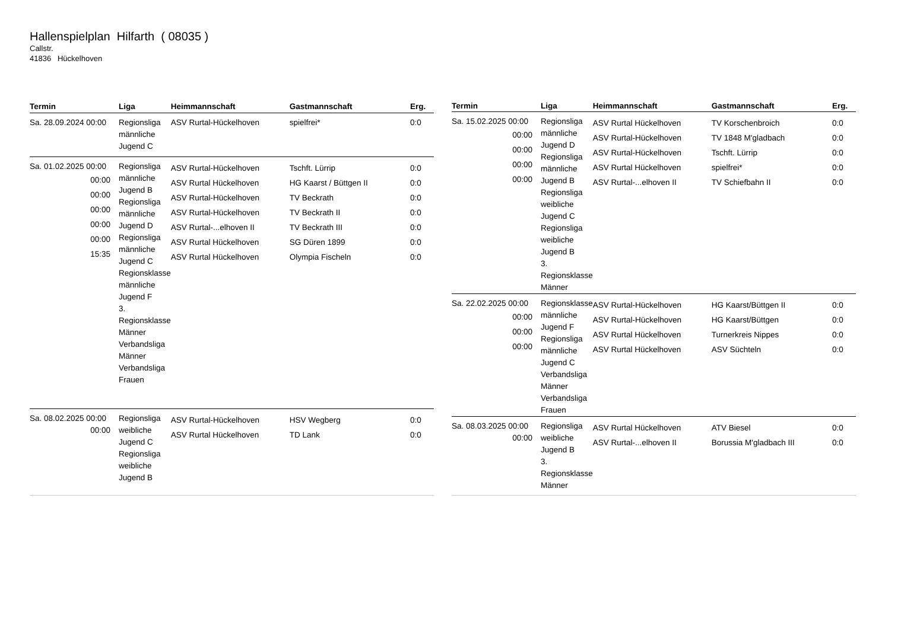Hallenspielplan Hilfarth ( 08035 )
Callstr.
41836 Hückelhoven
| Termin | Liga | Heimmannschaft | Gastmannschaft | Erg. |
| --- | --- | --- | --- | --- |
| Sa. 28.09.2024 00:00 | Regionsliga männliche Jugend C | ASV Rurtal-Hückelhoven | spielfrei* | 0:0 |
| Sa. 01.02.2025 00:00 00:00 00:00 00:00 00:00 00:00 15:35 | Regionsliga männliche Jugend B Regionsliga männliche Jugend D Regionsliga männliche Jugend C Regionsklasse männliche Jugend F 3. Regionsklasse Männer Verbandsliga Männer Verbandsliga Frauen | ASV Rurtal-Hückelhoven ASV Rurtal Hückelhoven ASV Rurtal-Hückelhoven ASV Rurtal-Hückelhoven ASV Rurtal-...elhoven II ASV Rurtal Hückelhoven ASV Rurtal Hückelhoven | Tschft. Lürrip HG Kaarst / Büttgen II TV Beckrath TV Beckrath II TV Beckrath III SG Düren 1899 Olympia Fischeln | 0:0 0:0 0:0 0:0 0:0 0:0 0:0 |
| Sa. 08.02.2025 00:00 00:00 | Regionsliga weibliche Jugend C Regionsliga weibliche Jugend B | ASV Rurtal-Hückelhoven ASV Rurtal Hückelhoven | HSV Wegberg TD Lank | 0:0 0:0 |
| Termin | Liga | Heimmannschaft | Gastmannschaft | Erg. |
| --- | --- | --- | --- | --- |
| Sa. 15.02.2025 00:00 00:00 00:00 00:00 00:00 | Regionsliga männliche Jugend D Regionsliga männliche Jugend B Regionsliga weibliche Jugend C Regionsliga weibliche Jugend B 3. Regionsklasse Männer | ASV Rurtal Hückelhoven ASV Rurtal-Hückelhoven ASV Rurtal-Hückelhoven ASV Rurtal Hückelhoven ASV Rurtal-...elhoven II | TV Korschenbroich TV 1848 M'gladbach Tschft. Lürrip spielfrei* TV Schiefbahn II | 0:0 0:0 0:0 0:0 0:0 |
| Sa. 22.02.2025 00:00 00:00 00:00 00:00 | Regionsklasse männliche Jugend F Regionsliga männliche Jugend C Verbandsliga Männer Verbandsliga Frauen | ASV Rurtal-Hückelhoven ASV Rurtal-Hückelhoven ASV Rurtal Hückelhoven ASV Rurtal Hückelhoven | HG Kaarst/Büttgen II HG Kaarst/Büttgen Turnerkreis Nippes ASV Süchteln | 0:0 0:0 0:0 0:0 |
| Sa. 08.03.2025 00:00 00:00 | Regionsliga weibliche Jugend B 3. Regionsklasse Männer | ASV Rurtal Hückelhoven ASV Rurtal-...elhoven II | ATV Biesel Borussia M'gladbach III | 0:0 0:0 |